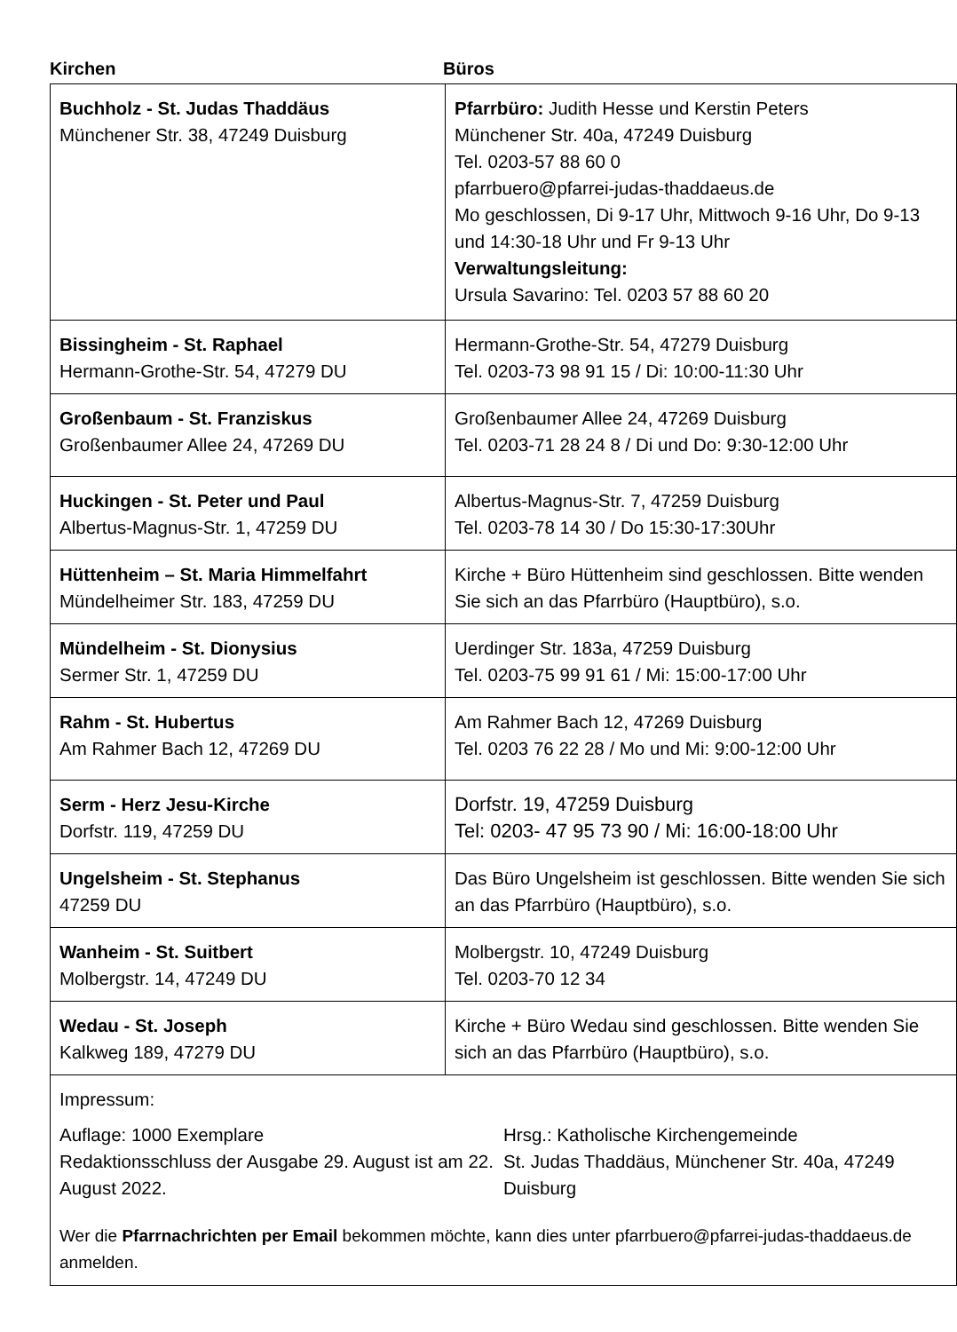Kirchen Büros
| Buchholz - St. Judas Thaddäus Münchener Str. 38, 47249 Duisburg | Pfarrbüro: Judith Hesse und Kerstin Peters Münchener Str. 40a, 47249 Duisburg Tel. 0203-57 88 60 0 pfarrbuero@pfarrei-judas-thaddaeus.de Mo geschlossen, Di 9-17 Uhr, Mittwoch 9-16 Uhr, Do 9-13 und 14:30-18 Uhr und Fr 9-13 Uhr Verwaltungsleitung: Ursula Savarino: Tel. 0203 57 88 60 20 |
| Bissingheim - St. Raphael Hermann-Grothe-Str. 54, 47279 DU | Hermann-Grothe-Str. 54, 47279 Duisburg Tel. 0203-73 98 91 15 / Di: 10:00-11:30 Uhr |
| Großenbaum - St. Franziskus Großenbaumer Allee 24, 47269 DU | Großenbaumer Allee 24, 47269 Duisburg Tel. 0203-71 28 24 8 / Di und Do: 9:30-12:00 Uhr |
| Huckingen - St. Peter und Paul Albertus-Magnus-Str. 1, 47259 DU | Albertus-Magnus-Str. 7, 47259 Duisburg Tel. 0203-78 14 30 / Do 15:30-17:30Uhr |
| Hüttenheim – St. Maria Himmelfahrt Mündelheimer Str. 183, 47259 DU | Kirche + Büro Hüttenheim sind geschlossen. Bitte wenden Sie sich an das Pfarrbüro (Hauptbüro), s.o. |
| Mündelheim - St. Dionysius Sermer Str. 1, 47259 DU | Uerdinger Str. 183a, 47259 Duisburg Tel. 0203-75 99 91 61 / Mi: 15:00-17:00 Uhr |
| Rahm - St. Hubertus Am Rahmer Bach 12, 47269 DU | Am Rahmer Bach 12, 47269 Duisburg Tel. 0203 76 22 28 / Mo und Mi: 9:00-12:00 Uhr |
| Serm - Herz Jesu-Kirche Dorfstr. 119, 47259 DU | Dorfstr. 19, 47259 Duisburg Tel: 0203- 47 95 73 90 / Mi: 16:00-18:00 Uhr |
| Ungelsheim - St. Stephanus 47259 DU | Das Büro Ungelsheim ist geschlossen. Bitte wenden Sie sich an das Pfarrbüro (Hauptbüro), s.o. |
| Wanheim - St. Suitbert Molbergstr. 14, 47249 DU | Molbergstr. 10, 47249 Duisburg Tel. 0203-70 12 34 |
| Wedau - St. Joseph Kalkweg 189, 47279 DU | Kirche + Büro Wedau sind geschlossen. Bitte wenden Sie sich an das Pfarrbüro (Hauptbüro), s.o. |
| Impressum: Auflage: 1000 Exemplare Redaktionsschluss der Ausgabe 29. August ist am 22. August 2022. Hrsg.: Katholische Kirchengemeinde St. Judas Thaddäus, Münchener Str. 40a, 47249 Duisburg Wer die Pfarrnachrichten per Email bekommen möchte, kann dies unter pfarrbuero@pfarrei-judas-thaddaeus.de anmelden. | |